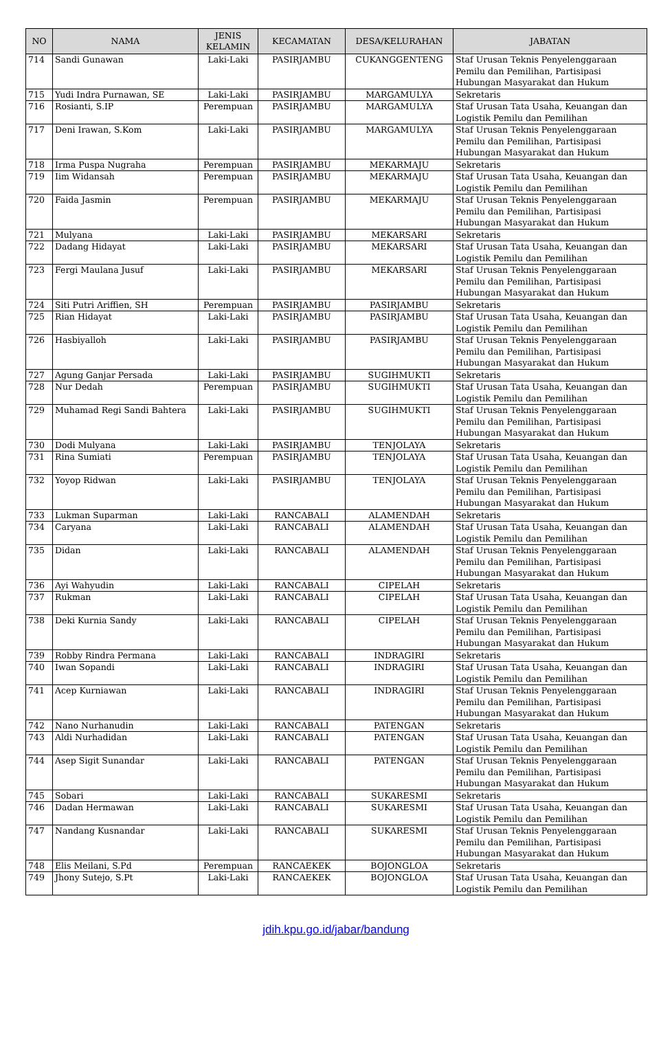| NO | NAMA | JENIS KELAMIN | KECAMATAN | DESA/KELURAHAN | JABATAN |
| --- | --- | --- | --- | --- | --- |
| 714 | Sandi Gunawan | Laki-Laki | PASIRJAMBU | CUKANGGENTENG | Staf Urusan Teknis Penyelenggaraan Pemilu dan Pemilihan, Partisipasi Hubungan Masyarakat dan Hukum |
| 715 | Yudi Indra Purnawan, SE | Laki-Laki | PASIRJAMBU | MARGAMULYA | Sekretaris |
| 716 | Rosianti, S.IP | Perempuan | PASIRJAMBU | MARGAMULYA | Staf Urusan Tata Usaha, Keuangan dan Logistik Pemilu dan Pemilihan |
| 717 | Deni Irawan, S.Kom | Laki-Laki | PASIRJAMBU | MARGAMULYA | Staf Urusan Teknis Penyelenggaraan Pemilu dan Pemilihan, Partisipasi Hubungan Masyarakat dan Hukum |
| 718 | Irma Puspa Nugraha | Perempuan | PASIRJAMBU | MEKARMAJU | Sekretaris |
| 719 | Iim Widansah | Perempuan | PASIRJAMBU | MEKARMAJU | Staf Urusan Tata Usaha, Keuangan dan Logistik Pemilu dan Pemilihan |
| 720 | Faida Jasmin | Perempuan | PASIRJAMBU | MEKARMAJU | Staf Urusan Teknis Penyelenggaraan Pemilu dan Pemilihan, Partisipasi Hubungan Masyarakat dan Hukum |
| 721 | Mulyana | Laki-Laki | PASIRJAMBU | MEKARSARI | Sekretaris |
| 722 | Dadang Hidayat | Laki-Laki | PASIRJAMBU | MEKARSARI | Staf Urusan Tata Usaha, Keuangan dan Logistik Pemilu dan Pemilihan |
| 723 | Fergi Maulana Jusuf | Laki-Laki | PASIRJAMBU | MEKARSARI | Staf Urusan Teknis Penyelenggaraan Pemilu dan Pemilihan, Partisipasi Hubungan Masyarakat dan Hukum |
| 724 | Siti Putri Ariffien, SH | Perempuan | PASIRJAMBU | PASIRJAMBU | Sekretaris |
| 725 | Rian Hidayat | Laki-Laki | PASIRJAMBU | PASIRJAMBU | Staf Urusan Tata Usaha, Keuangan dan Logistik Pemilu dan Pemilihan |
| 726 | Hasbiyalloh | Laki-Laki | PASIRJAMBU | PASIRJAMBU | Staf Urusan Teknis Penyelenggaraan Pemilu dan Pemilihan, Partisipasi Hubungan Masyarakat dan Hukum |
| 727 | Agung Ganjar Persada | Laki-Laki | PASIRJAMBU | SUGIHMUKTI | Sekretaris |
| 728 | Nur Dedah | Perempuan | PASIRJAMBU | SUGIHMUKTI | Staf Urusan Tata Usaha, Keuangan dan Logistik Pemilu dan Pemilihan |
| 729 | Muhamad Regi Sandi Bahtera | Laki-Laki | PASIRJAMBU | SUGIHMUKTI | Staf Urusan Teknis Penyelenggaraan Pemilu dan Pemilihan, Partisipasi Hubungan Masyarakat dan Hukum |
| 730 | Dodi Mulyana | Laki-Laki | PASIRJAMBU | TENJOLAYA | Sekretaris |
| 731 | Rina Sumiati | Perempuan | PASIRJAMBU | TENJOLAYA | Staf Urusan Tata Usaha, Keuangan dan Logistik Pemilu dan Pemilihan |
| 732 | Yoyop Ridwan | Laki-Laki | PASIRJAMBU | TENJOLAYA | Staf Urusan Teknis Penyelenggaraan Pemilu dan Pemilihan, Partisipasi Hubungan Masyarakat dan Hukum |
| 733 | Lukman Suparman | Laki-Laki | RANCABALI | ALAMENDAH | Sekretaris |
| 734 | Caryana | Laki-Laki | RANCABALI | ALAMENDAH | Staf Urusan Tata Usaha, Keuangan dan Logistik Pemilu dan Pemilihan |
| 735 | Didan | Laki-Laki | RANCABALI | ALAMENDAH | Staf Urusan Teknis Penyelenggaraan Pemilu dan Pemilihan, Partisipasi Hubungan Masyarakat dan Hukum |
| 736 | Ayi Wahyudin | Laki-Laki | RANCABALI | CIPELAH | Sekretaris |
| 737 | Rukman | Laki-Laki | RANCABALI | CIPELAH | Staf Urusan Tata Usaha, Keuangan dan Logistik Pemilu dan Pemilihan |
| 738 | Deki Kurnia Sandy | Laki-Laki | RANCABALI | CIPELAH | Staf Urusan Teknis Penyelenggaraan Pemilu dan Pemilihan, Partisipasi Hubungan Masyarakat dan Hukum |
| 739 | Robby Rindra Permana | Laki-Laki | RANCABALI | INDRAGIRI | Sekretaris |
| 740 | Iwan Sopandi | Laki-Laki | RANCABALI | INDRAGIRI | Staf Urusan Tata Usaha, Keuangan dan Logistik Pemilu dan Pemilihan |
| 741 | Acep Kurniawan | Laki-Laki | RANCABALI | INDRAGIRI | Staf Urusan Teknis Penyelenggaraan Pemilu dan Pemilihan, Partisipasi Hubungan Masyarakat dan Hukum |
| 742 | Nano Nurhanudin | Laki-Laki | RANCABALI | PATENGAN | Sekretaris |
| 743 | Aldi Nurhadidan | Laki-Laki | RANCABALI | PATENGAN | Staf Urusan Tata Usaha, Keuangan dan Logistik Pemilu dan Pemilihan |
| 744 | Asep Sigit Sunandar | Laki-Laki | RANCABALI | PATENGAN | Staf Urusan Teknis Penyelenggaraan Pemilu dan Pemilihan, Partisipasi Hubungan Masyarakat dan Hukum |
| 745 | Sobari | Laki-Laki | RANCABALI | SUKARESMI | Sekretaris |
| 746 | Dadan Hermawan | Laki-Laki | RANCABALI | SUKARESMI | Staf Urusan Tata Usaha, Keuangan dan Logistik Pemilu dan Pemilihan |
| 747 | Nandang Kusnandar | Laki-Laki | RANCABALI | SUKARESMI | Staf Urusan Teknis Penyelenggaraan Pemilu dan Pemilihan, Partisipasi Hubungan Masyarakat dan Hukum |
| 748 | Elis Meilani, S.Pd | Perempuan | RANCAEKEK | BOJONGLOA | Sekretaris |
| 749 | Jhony Sutejo, S.Pt | Laki-Laki | RANCAEKEK | BOJONGLOA | Staf Urusan Tata Usaha, Keuangan dan Logistik Pemilu dan Pemilihan |
jdih.kpu.go.id/jabar/bandung